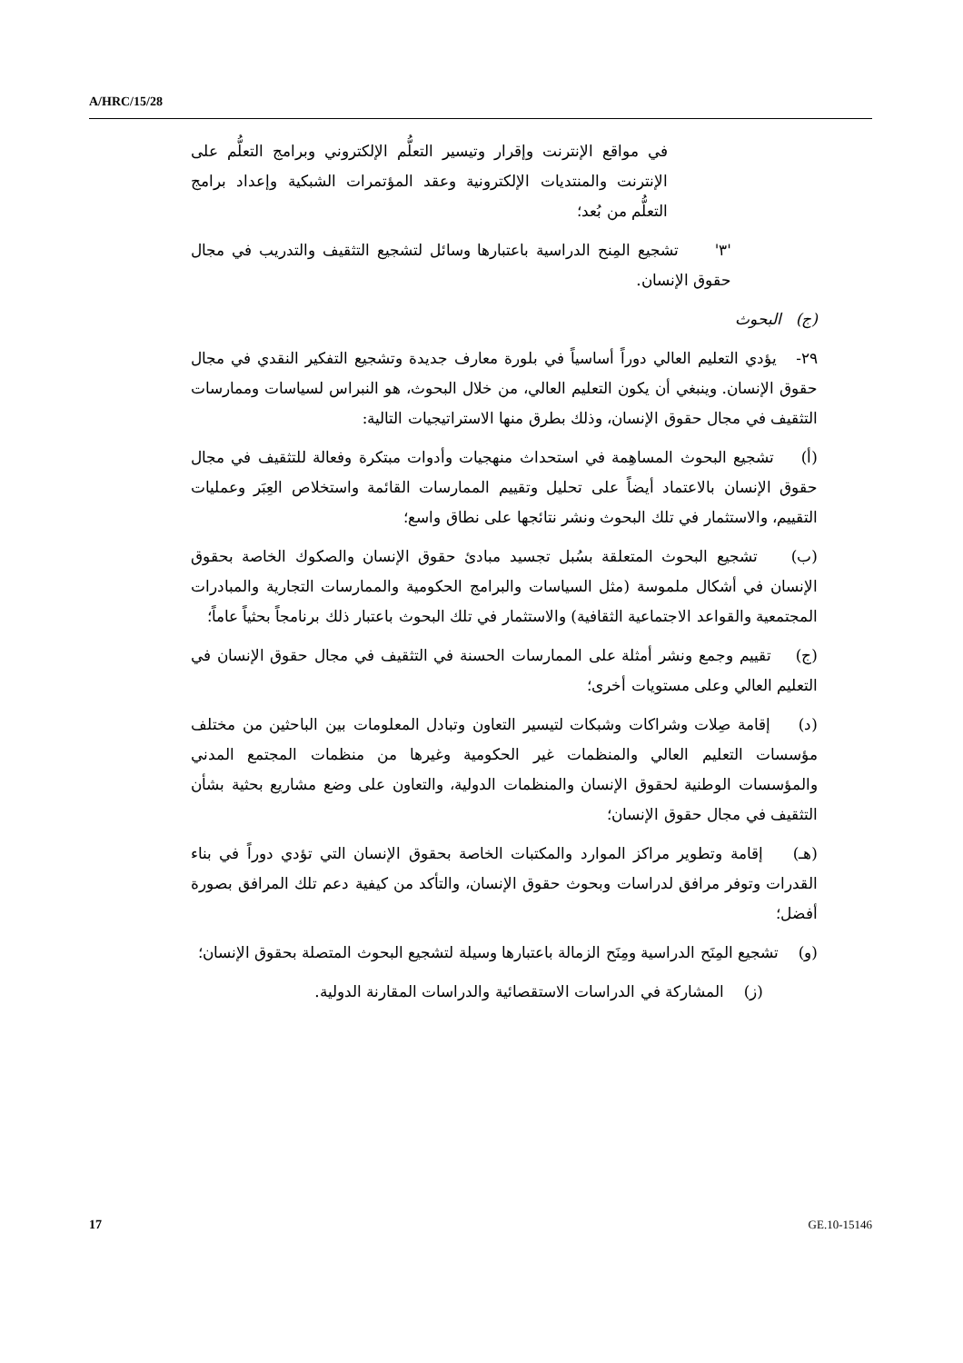A/HRC/15/28
في مواقع الإنترنت وإقرار وتيسير التعلُّم الإلكتروني وبرامج التعلُّم على الإنترنت والمنتديات الإلكترونية وعقد المؤتمرات الشبكية وإعداد برامج التعلُّم من بُعد؛
'٣' تشجيع المِنح الدراسية باعتبارها وسائل لتشجيع التثقيف والتدريب في مجال حقوق الإنسان.
(ج) البحوث
٢٩- يؤدي التعليم العالي دوراً أساسياً في بلورة معارف جديدة وتشجيع التفكير النقدي في مجال حقوق الإنسان. وينبغي أن يكون التعليم العالي، من خلال البحوث، هو النبراس لسياسات وممارسات التثقيف في مجال حقوق الإنسان، وذلك بطرق منها الاستراتيجيات التالية:
(أ) تشجيع البحوث المساهِمة في استحداث منهجيات وأدوات مبتكرة وفعالة للتثقيف في مجال حقوق الإنسان بالاعتماد أيضاً على تحليل وتقييم الممارسات القائمة واستخلاص العِبَر وعمليات التقييم، والاستثمار في تلك البحوث ونشر نتائجها على نطاق واسع؛
(ب) تشجيع البحوث المتعلقة بسُبل تجسيد مبادئ حقوق الإنسان والصكوك الخاصة بحقوق الإنسان في أشكال ملموسة (مثل السياسات والبرامج الحكومية والممارسات التجارية والمبادرات المجتمعية والقواعد الاجتماعية الثقافية) والاستثمار في تلك البحوث باعتبار ذلك برنامجاً بحثياً عاماً؛
(ج) تقييم وجمع ونشر أمثلة على الممارسات الحسنة في التثقيف في مجال حقوق الإنسان في التعليم العالي وعلى مستويات أخرى؛
(د) إقامة صِلات وشراكات وشبكات لتيسير التعاون وتبادل المعلومات بين الباحثين من مختلف مؤسسات التعليم العالي والمنظمات غير الحكومية وغيرها من منظمات المجتمع المدني والمؤسسات الوطنية لحقوق الإنسان والمنظمات الدولية، والتعاون على وضع مشاريع بحثية بشأن التثقيف في مجال حقوق الإنسان؛
(هـ) إقامة وتطوير مراكز الموارد والمكتبات الخاصة بحقوق الإنسان التي تؤدي دوراً في بناء القدرات وتوفر مرافق لدراسات وبحوث حقوق الإنسان، والتأكد من كيفية دعم تلك المرافق بصورة أفضل؛
(و) تشجيع المِنَح الدراسية ومِنَح الزمالة باعتبارها وسيلة لتشجيع البحوث المتصلة بحقوق الإنسان؛
(ز) المشاركة في الدراسات الاستقصائية والدراسات المقارنة الدولية.
17 GE.10-15146